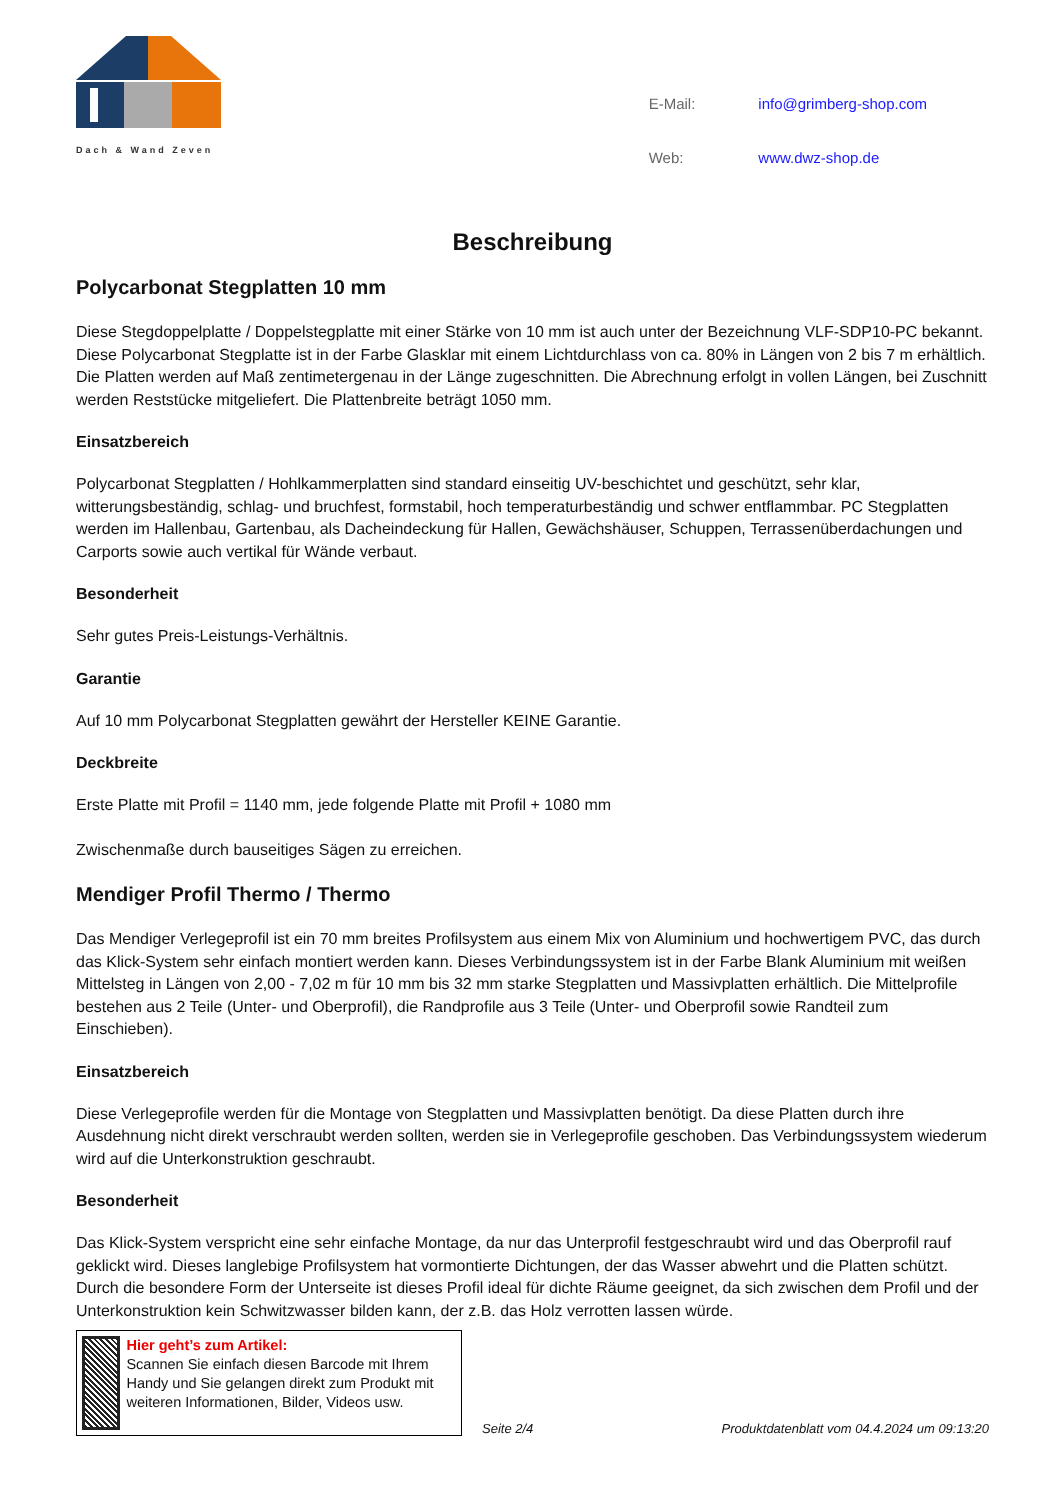Dach & Wand Zeven
| E-Mail: | info@grimberg-shop.com |
| Web: | www.dwz-shop.de |
Beschreibung
Polycarbonat Stegplatten 10 mm
Diese Stegdoppelplatte / Doppelstegplatte mit einer Stärke von 10 mm ist auch unter der Bezeichnung VLF-SDP10-PC bekannt. Diese Polycarbonat Stegplatte ist in der Farbe Glasklar mit einem Lichtdurchlass von ca. 80% in Längen von 2 bis 7 m erhältlich. Die Platten werden auf Maß zentimetergenau in der Länge zugeschnitten. Die Abrechnung erfolgt in vollen Längen, bei Zuschnitt werden Reststücke mitgeliefert. Die Plattenbreite beträgt 1050 mm.
Einsatzbereich
Polycarbonat Stegplatten / Hohlkammerplatten sind standard einseitig UV-beschichtet und geschützt, sehr klar, witterungsbeständig, schlag- und bruchfest, formstabil, hoch temperaturbeständig und schwer entflammbar. PC Stegplatten werden im Hallenbau, Gartenbau, als Dacheindeckung für Hallen, Gewächshäuser, Schuppen, Terrassenüberdachungen und Carports sowie auch vertikal für Wände verbaut.
Besonderheit
Sehr gutes Preis-Leistungs-Verhältnis.
Garantie
Auf 10 mm Polycarbonat Stegplatten gewährt der Hersteller KEINE Garantie.
Deckbreite
Erste Platte mit Profil = 1140 mm, jede folgende Platte mit Profil + 1080 mm
Zwischenmaße durch bauseitiges Sägen zu erreichen.
Mendiger Profil Thermo / Thermo
Das Mendiger Verlegeprofil ist ein 70 mm breites Profilsystem aus einem Mix von Aluminium und hochwertigem PVC, das durch das Klick-System sehr einfach montiert werden kann. Dieses Verbindungssystem ist in der Farbe Blank Aluminium mit weißen Mittelsteg in Längen von 2,00 - 7,02 m für 10 mm bis 32 mm starke Stegplatten und Massivplatten erhältlich. Die Mittelprofile bestehen aus 2 Teile (Unter- und Oberprofil), die Randprofile aus 3 Teile (Unter- und Oberprofil sowie Randteil zum Einschieben).
Einsatzbereich
Diese Verlegeprofile werden für die Montage von Stegplatten und Massivplatten benötigt. Da diese Platten durch ihre Ausdehnung nicht direkt verschraubt werden sollten, werden sie in Verlegeprofile geschoben. Das Verbindungssystem wiederum wird auf die Unterkonstruktion geschraubt.
Besonderheit
Das Klick-System verspricht eine sehr einfache Montage, da nur das Unterprofil festgeschraubt wird und das Oberprofil rauf geklickt wird. Dieses langlebige Profilsystem hat vormontierte Dichtungen, der das Wasser abwehrt und die Platten schützt. Durch die besondere Form der Unterseite ist dieses Profil ideal für dichte Räume geeignet, da sich zwischen dem Profil und der Unterkonstruktion kein Schwitzwasser bilden kann, der z.B. das Holz verrotten lassen würde.
Hier geht’s zum Artikel:
Scannen Sie einfach diesen Barcode mit Ihrem Handy und Sie gelangen direkt zum Produkt mit weiteren Informationen, Bilder, Videos usw.
Seite 2/4 Produktdatenblatt vom 04.4.2024 um 09:13:20